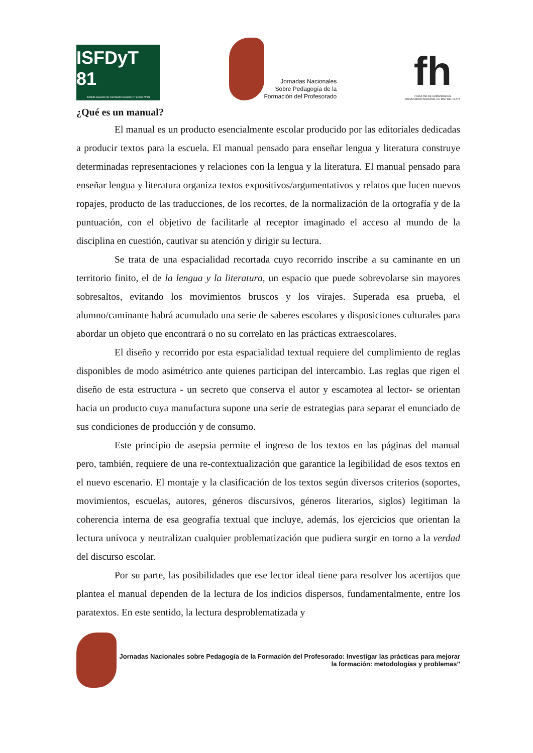ISFDyT 81
Instituto Superior de Formación Docente y Técnica Nº 81
Jornadas Nacionales
Sobre Pedagogía de la
Formación del Profesorado
fh
FACULTAD DE HUMANIDADES
UNIVERSIDAD NACIONAL DE MAR DEL PLATA
¿Qué es un manual?
El manual es un producto esencialmente escolar producido por las editoriales dedicadas a producir textos para la escuela. El manual pensado para enseñar lengua y literatura construye determinadas representaciones y relaciones con la lengua y la literatura. El manual pensado para enseñar lengua y literatura organiza textos expositivos/argumentativos y relatos que lucen nuevos ropajes, producto de las traducciones, de los recortes, de la normalización de la ortografía y de la puntuación, con el objetivo de facilitarle al receptor imaginado el acceso al mundo de la disciplina en cuestión, cautivar su atención y dirigir su lectura.
Se trata de una espacialidad recortada cuyo recorrido inscribe a su caminante en un territorio finito, el de la lengua y la literatura, un espacio que puede sobrevolarse sin mayores sobresaltos, evitando los movimientos bruscos y los virajes. Superada esa prueba, el alumno/caminante habrá acumulado una serie de saberes escolares y disposiciones culturales para abordar un objeto que encontrará o no su correlato en las prácticas extraescolares.
El diseño y recorrido por esta espacialidad textual requiere del cumplimiento de reglas disponibles de modo asimétrico ante quienes participan del intercambio. Las reglas que rigen el diseño de esta estructura - un secreto que conserva el autor y escamotea al lector- se orientan hacia un producto cuya manufactura supone una serie de estrategias para separar el enunciado de sus condiciones de producción y de consumo.
Este principio de asepsia permite el ingreso de los textos en las páginas del manual pero, también, requiere de una re-contextualización que garantice la legibilidad de esos textos en el nuevo escenario. El montaje y la clasificación de los textos según diversos criterios (soportes, movimientos, escuelas, autores, géneros discursivos, géneros literarios, siglos) legitiman la coherencia interna de esa geografía textual que incluye, además, los ejercicios que orientan la lectura unívoca y neutralizan cualquier problematización que pudiera surgir en torno a la verdad del discurso escolar.
Por su parte, las posibilidades que ese lector ideal tiene para resolver los acertijos que plantea el manual dependen de la lectura de los indicios dispersos, fundamentalmente, entre los paratextos. En este sentido, la lectura desproblematizada y
Jornadas Nacionales sobre Pedagogía de la Formación del Profesorado: Investigar las prácticas para mejorar la formación: metodologías y problemas”